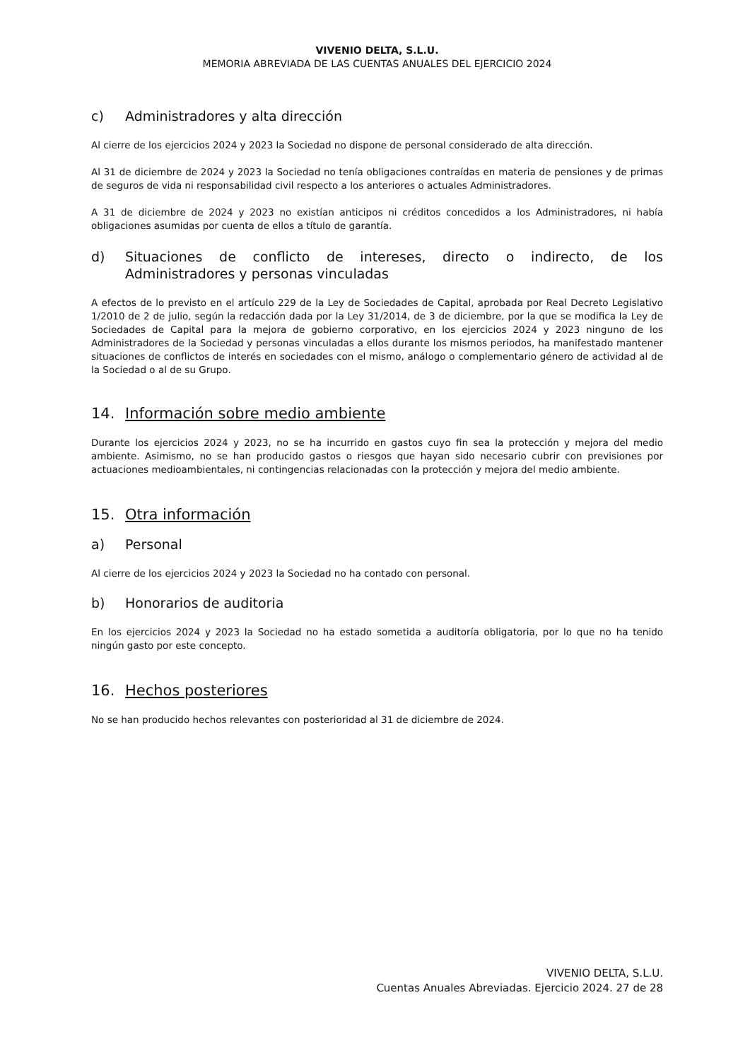VIVENIO DELTA, S.L.U.
MEMORIA ABREVIADA DE LAS CUENTAS ANUALES DEL EJERCICIO 2024
c) Administradores y alta dirección
Al cierre de los ejercicios 2024 y 2023 la Sociedad no dispone de personal considerado de alta dirección.
Al 31 de diciembre de 2024 y 2023 la Sociedad no tenía obligaciones contraídas en materia de pensiones y de primas de seguros de vida ni responsabilidad civil respecto a los anteriores o actuales Administradores.
A 31 de diciembre de 2024 y 2023 no existían anticipos ni créditos concedidos a los Administradores, ni había obligaciones asumidas por cuenta de ellos a título de garantía.
d) Situaciones de conflicto de intereses, directo o indirecto, de los Administradores y personas vinculadas
A efectos de lo previsto en el artículo 229 de la Ley de Sociedades de Capital, aprobada por Real Decreto Legislativo 1/2010 de 2 de julio, según la redacción dada por la Ley 31/2014, de 3 de diciembre, por la que se modifica la Ley de Sociedades de Capital para la mejora de gobierno corporativo, en los ejercicios 2024 y 2023 ninguno de los Administradores de la Sociedad y personas vinculadas a ellos durante los mismos periodos, ha manifestado mantener situaciones de conflictos de interés en sociedades con el mismo, análogo o complementario género de actividad al de la Sociedad o al de su Grupo.
14. Información sobre medio ambiente
Durante los ejercicios 2024 y 2023, no se ha incurrido en gastos cuyo fin sea la protección y mejora del medio ambiente. Asimismo, no se han producido gastos o riesgos que hayan sido necesario cubrir con previsiones por actuaciones medioambientales, ni contingencias relacionadas con la protección y mejora del medio ambiente.
15. Otra información
a) Personal
Al cierre de los ejercicios 2024 y 2023 la Sociedad no ha contado con personal.
b) Honorarios de auditoria
En los ejercicios 2024 y 2023 la Sociedad no ha estado sometida a auditoría obligatoria, por lo que no ha tenido ningún gasto por este concepto.
16. Hechos posteriores
No se han producido hechos relevantes con posterioridad al 31 de diciembre de 2024.
VIVENIO DELTA, S.L.U.
Cuentas Anuales Abreviadas. Ejercicio 2024. 27 de 28